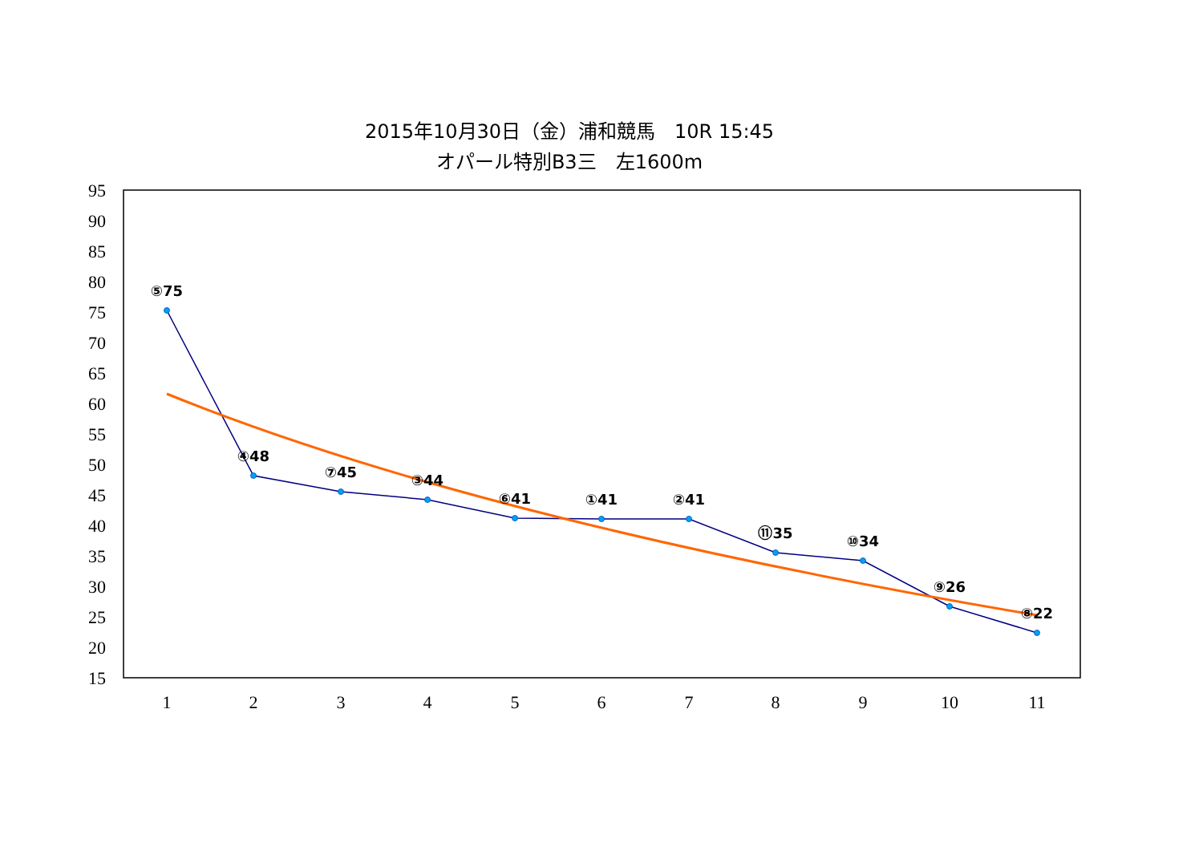2015年10月30日（金）浦和競馬　10R 15:45
オパール特別B3三　左1600m
95
90
85
80
75
70
65
60
55
50
45
40
35
30
25
20
15
1
2
3
4
5
6
7
8
9
10
11
⑤75
④48
⑦45
③44
⑥41
①41
②41
⑪35
⑩34
⑨26
⑧22